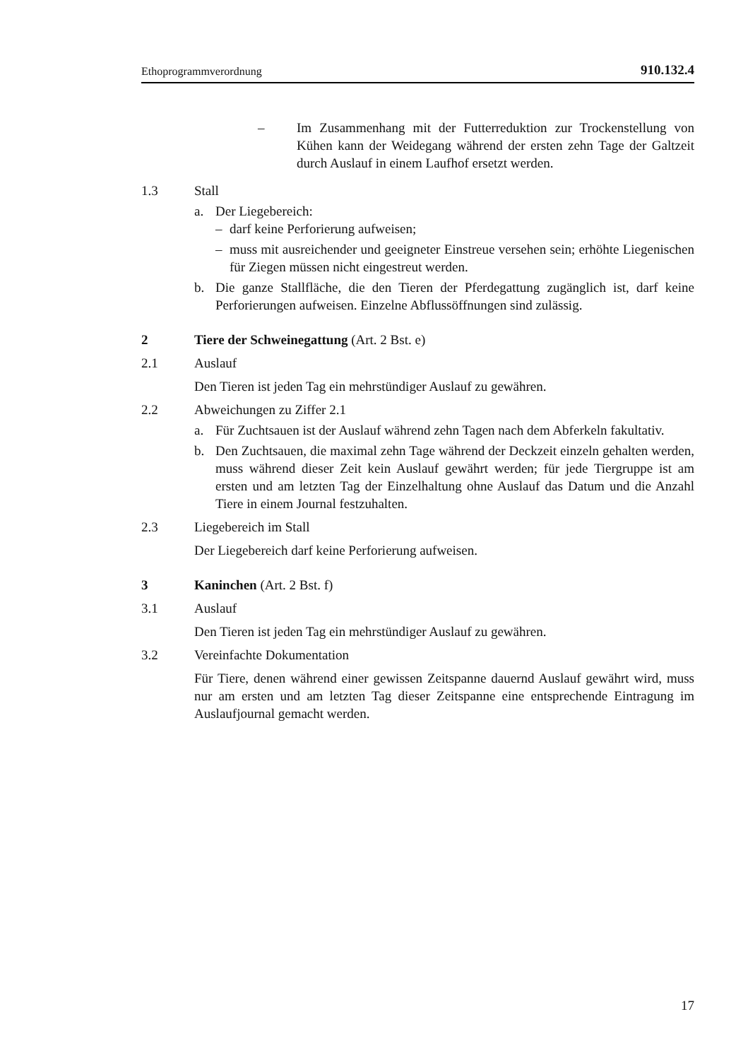Ethoprogrammverordnung 910.132.4
– Im Zusammenhang mit der Futterreduktion zur Trockenstellung von Kühen kann der Weidegang während der ersten zehn Tage der Galtzeit durch Auslauf in einem Laufhof ersetzt werden.
1.3 Stall
a. Der Liegebereich:
– darf keine Perforierung aufweisen;
– muss mit ausreichender und geeigneter Einstreue versehen sein; erhöhte Liegenischen für Ziegen müssen nicht eingestreut werden.
b. Die ganze Stallfläche, die den Tieren der Pferdegattung zugänglich ist, darf keine Perforierungen aufweisen. Einzelne Abflussöffnungen sind zulässig.
2 Tiere der Schweinegattung (Art. 2 Bst. e)
2.1 Auslauf
Den Tieren ist jeden Tag ein mehrstündiger Auslauf zu gewähren.
2.2 Abweichungen zu Ziffer 2.1
a. Für Zuchtsauen ist der Auslauf während zehn Tagen nach dem Abferkeln fakultativ.
b. Den Zuchtsauen, die maximal zehn Tage während der Deckzeit einzeln gehalten werden, muss während dieser Zeit kein Auslauf gewährt werden; für jede Tiergruppe ist am ersten und am letzten Tag der Einzelhaltung ohne Auslauf das Datum und die Anzahl Tiere in einem Journal festzuhalten.
2.3 Liegebereich im Stall
Der Liegebereich darf keine Perforierung aufweisen.
3 Kaninchen (Art. 2 Bst. f)
3.1 Auslauf
Den Tieren ist jeden Tag ein mehrstündiger Auslauf zu gewähren.
3.2 Vereinfachte Dokumentation
Für Tiere, denen während einer gewissen Zeitspanne dauernd Auslauf gewährt wird, muss nur am ersten und am letzten Tag dieser Zeitspanne eine entsprechende Eintragung im Auslaufjournal gemacht werden.
17